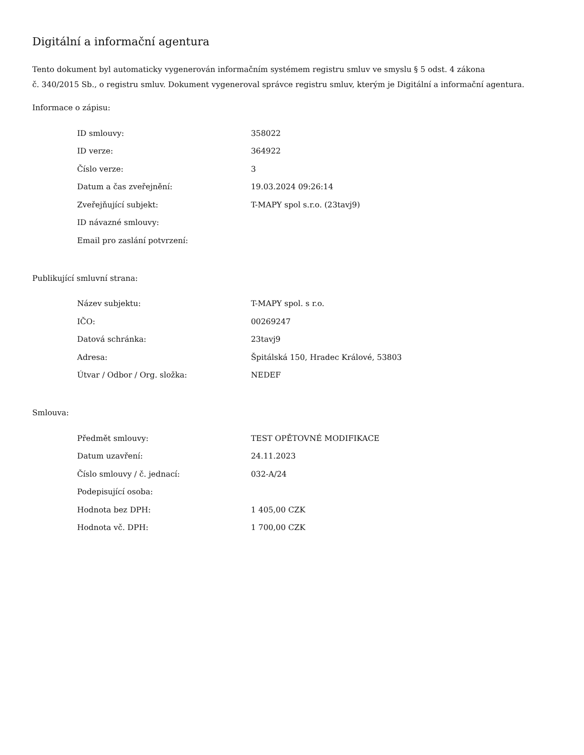Digitální a informační agentura
Tento dokument byl automaticky vygenerován informačním systémem registru smluv ve smyslu § 5 odst. 4 zákona
č. 340/2015 Sb., o registru smluv. Dokument vygeneroval správce registru smluv, kterým je Digitální a informační agentura.
Informace o zápisu:
| ID smlouvy: | 358022 |
| ID verze: | 364922 |
| Číslo verze: | 3 |
| Datum a čas zveřejnění: | 19.03.2024 09:26:14 |
| Zveřejňující subjekt: | T-MAPY spol s.r.o. (23tavj9) |
| ID návazné smlouvy: | |
| Email pro zaslání potvrzení: | |
Publikující smluvní strana:
| Název subjektu: | T-MAPY spol. s r.o. |
| IČO: | 00269247 |
| Datová schránka: | 23tavj9 |
| Adresa: | Špitálská 150, Hradec Králové, 53803 |
| Útvar / Odbor / Org. složka: | NEDEF |
Smlouva:
| Předmět smlouvy: | TEST OPĚTOVNÉ MODIFIKACE |
| Datum uzavření: | 24.11.2023 |
| Číslo smlouvy / č. jednací: | 032-A/24 |
| Podepisující osoba: | |
| Hodnota bez DPH: | 1 405,00 CZK |
| Hodnota vč. DPH: | 1 700,00 CZK |